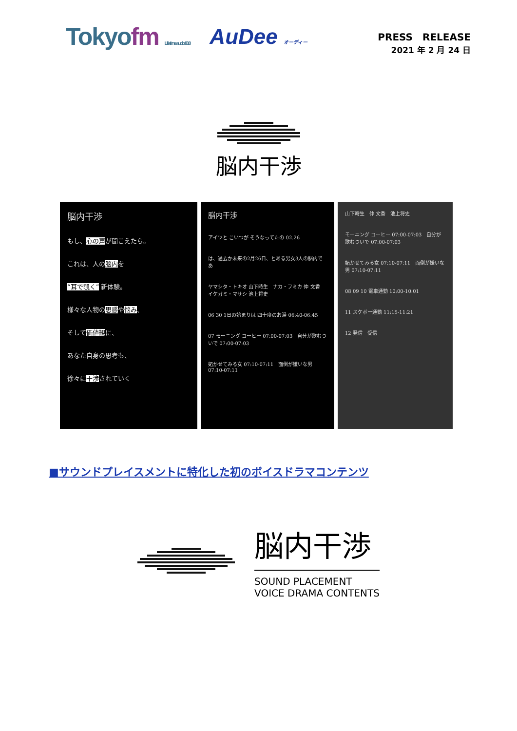Tokyofm Life time audio 80.0
AuDee オーディー
PRESS　RELEASE
2021 年 2 月 24 日
脳内干渉
脳内干渉
もし、心の声が聞こえたら。
これは、人の脳内を
“耳で覗く” 新体験。
様々な人物の思惑や悩み、
そして価値観に、
あなた自身の思考も、
徐々に干渉されていく
脳内干渉
アイツと こいつが そうなってたの 02.26
は、過去か未来の2月26日、とある男女3人の脳内であ
ヤマシタ・トキオ 山下時生　ナカ・フミカ 仲 文香　イケガミ・マサシ 池上将史
06 30 1日の始まりは 四十度のお湯 06:40-06:45
07 モーニング コーヒー 07:00-07:03　自分が歌むついで 07:00-07:03
妬かせてみる女 07:10-07:11　面倒が嫌いな男 07:10-07:11
山下時生　仲 文香　池上将史
モーニング コーヒー 07:00-07:03　自分が歌むついで 07:00-07:03
妬かせてみる女 07:10-07:11　面倒が嫌いな男 07:10-07:11
08 09 10 電車通勤 10:00-10:01
11 スケボー通勤 11:15-11:21
12 発信　受信
■サウンドプレイスメントに特化した初のボイスドラマコンテンツ
脳内干渉
SOUND PLACEMENT
VOICE DRAMA CONTENTS